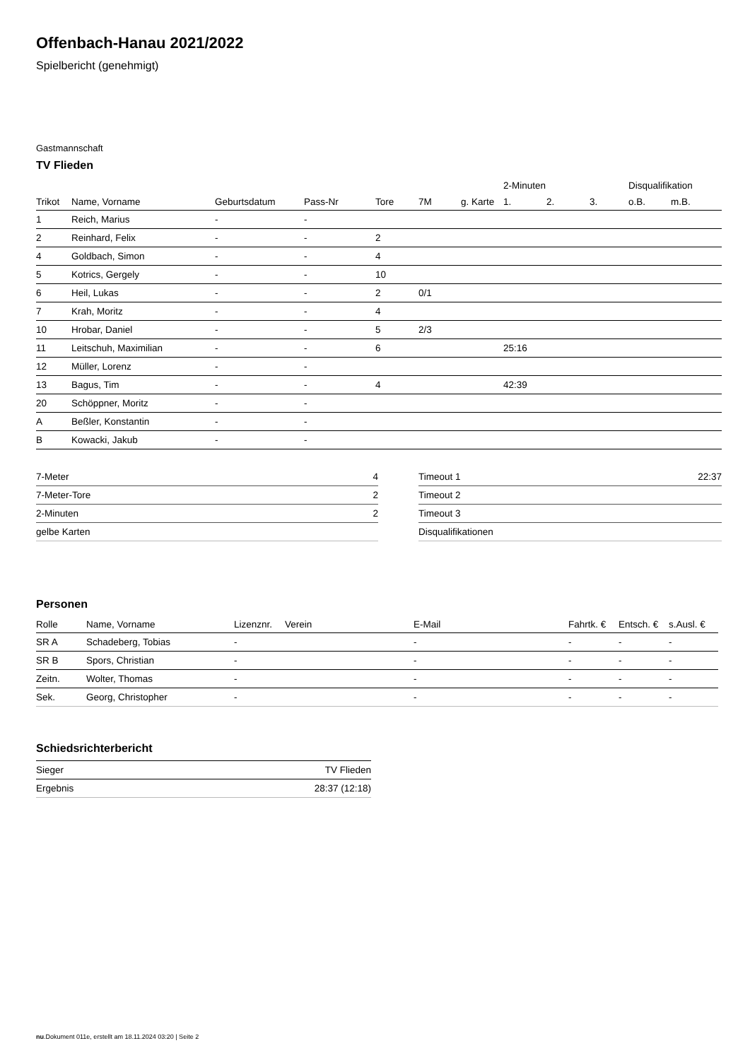Offenbach-Hanau 2021/2022
Spielbericht (genehmigt)
Gastmannschaft
TV Flieden
| | | | | | | | 2-Minuten | | | Disqualifikation | |
| --- | --- | --- | --- | --- | --- | --- | --- | --- | --- | --- | --- |
| Trikot | Name, Vorname | Geburtsdatum | Pass-Nr | Tore | 7M | g. Karte | 1. | 2. | 3. | o.B. | m.B. |
| 1 | Reich, Marius | - | - | | | | | | | | |
| 2 | Reinhard, Felix | - | - | 2 | | | | | | | |
| 4 | Goldbach, Simon | - | - | 4 | | | | | | | |
| 5 | Kotrics, Gergely | - | - | 10 | | | | | | | |
| 6 | Heil, Lukas | - | - | 2 | 0/1 | | | | | | |
| 7 | Krah, Moritz | - | - | 4 | | | | | | | |
| 10 | Hrobar, Daniel | - | - | 5 | 2/3 | | | | | | |
| 11 | Leitschuh, Maximilian | - | - | 6 | | | 25:16 | | | | |
| 12 | Müller, Lorenz | - | - | | | | | | | | |
| 13 | Bagus, Tim | - | - | 4 | | | 42:39 | | | | |
| 20 | Schöppner, Moritz | - | - | | | | | | | | |
| A | Beßler, Konstantin | - | - | | | | | | | | |
| B | Kowacki, Jakub | - | - | | | | | | | | |
| 7-Meter | 4 |
| 7-Meter-Tore | 2 |
| 2-Minuten | 2 |
| gelbe Karten | |
| Timeout 1 | 22:37 |
| Timeout 2 | |
| Timeout 3 | |
| Disqualifikationen | |
Personen
| Rolle | Name, Vorname | Lizenznr. | Verein | E-Mail | Fahrtk. € | Entsch. € | s.Ausl. € |
| --- | --- | --- | --- | --- | --- | --- | --- |
| SR A | Schadeberg, Tobias | - | | - | - | - | - |
| SR B | Spors, Christian | - | | - | - | - | - |
| Zeitn. | Wolter, Thomas | - | | - | - | - | - |
| Sek. | Georg, Christopher | - | | - | - | - | - |
Schiedsrichterbericht
| Sieger | TV Flieden |
| Ergebnis | 28:37 (12:18) |
nu.Dokument 011e, erstellt am 18.11.2024 03:20 | Seite 2